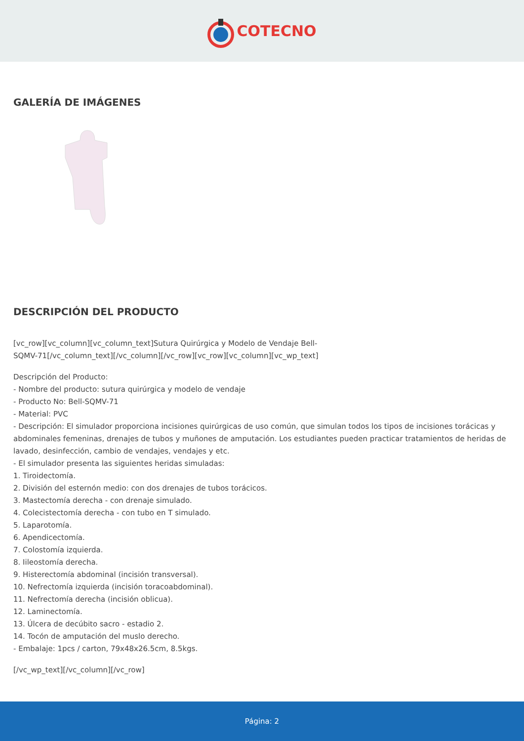COTECNO
GALERÍA DE IMÁGENES
DESCRIPCIÓN DEL PRODUCTO
[vc_row][vc_column][vc_column_text]Sutura Quirúrgica y Modelo de Vendaje Bell-
SQMV-71[/vc_column_text][/vc_column][/vc_row][vc_row][vc_column][vc_wp_text]
Descripción del Producto:
- Nombre del producto: sutura quirúrgica y modelo de vendaje
- Producto No: Bell-SQMV-71
- Material: PVC
- Descripción: El simulador proporciona incisiones quirúrgicas de uso común, que simulan todos los tipos de incisiones torácicas y abdominales femeninas, drenajes de tubos y muñones de amputación. Los estudiantes pueden practicar tratamientos de heridas de lavado, desinfección, cambio de vendajes, vendajes y etc.
- El simulador presenta las siguientes heridas simuladas:
1. Tiroidectomía.
2. División del esternón medio: con dos drenajes de tubos torácicos.
3. Mastectomía derecha - con drenaje simulado.
4. Colecistectomía derecha - con tubo en T simulado.
5. Laparotomía.
6. Apendicectomía.
7. Colostomía izquierda.
8. Iileostomía derecha.
9. Histerectomía abdominal (incisión transversal).
10. Nefrectomía izquierda (incisión toracoabdominal).
11. Nefrectomía derecha (incisión oblicua).
12. Laminectomía.
13. Úlcera de decúbito sacro - estadio 2.
14. Tocón de amputación del muslo derecho.
- Embalaje: 1pcs / carton, 79x48x26.5cm, 8.5kgs.
[/vc_wp_text][/vc_column][/vc_row]
Página: 2